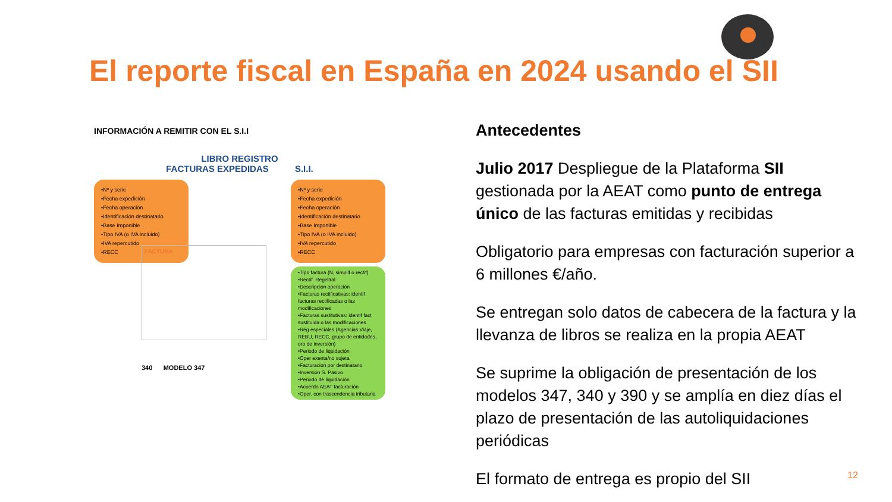El reporte fiscal en España en 2024 usando el SII
INFORMACIÓN A REMITIR CON EL S.I.I
LIBRO REGISTRO
FACTURAS EXPEDIDAS S.I.I.
•Nº y serie
•Fecha expedición
•Fecha operación
•Identificación destinatario
•Base Imponible
•Tipo IVA (o IVA incluido)
•IVA repercutido
•RECC
•Nº y serie
•Fecha expedición
•Fecha operación
•Identificación destinatario
•Base Imponible
•Tipo IVA (o IVA incluido)
•IVA repercutido
•RECC
•Tipo factura (N, simplif o rectif)
•Rectif. Registral
•Descripción operación
•Facturas rectificativas: identif facturas rectificadas o las modificaciones
•Facturas sustitutivas: identif fact sustituida o las modificaciones
•Rég especiales (Agencias Viaje, REBU, RECC, grupo de entidades, oro de inversión)
•Periodo de liquidación
•Oper exenta/no sujeta
•Facturación por destinatario
•Inversión S. Pasivo
•Periodo de liquidación
•Acuerdo AEAT facturación
•Oper. con trascendencia tributaria
FACTURA
340 MODELO 347
Antecedentes
Julio 2017 Despliegue de la Plataforma SII gestionada por la AEAT como punto de entrega único de las facturas emitidas y recibidas
Obligatorio para empresas con facturación superior a 6 millones €/año.
Se entregan solo datos de cabecera de la factura y la llevanza de libros se realiza en la propia AEAT
Se suprime la obligación de presentación de los modelos 347, 340 y 390 y se amplía en diez días el plazo de presentación de las autoliquidaciones periódicas
El formato de entrega es propio del SII
12